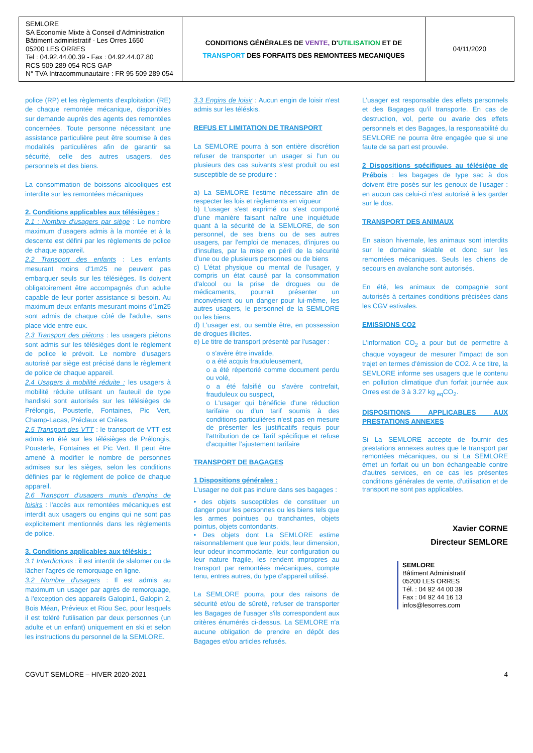| SEMLORE SA Economie Mixte à Conseil d'Administration Bâtiment administratif - Les Orres 1650 05200 LES ORRES Tel : 04.92.44.00.39 - Fax : 04.92.44.07.80 RCS 509 289 054 RCS GAP N° TVA Intracommunautaire : FR 95 509 289 054 | CONDITIONS GÉNÉRALES DE VENTE, D' UTILISATION ET DE TRANSPORT DES FORFAITS DES REMONTEES MECANIQUES | 04/11/2020 |
police (RP) et les règlements d'exploitation (RE) de chaque remontée mécanique, disponibles sur demande auprès des agents des remontées concernées. Toute personne nécessitant une assistance particulière peut être soumise à des modalités particulières afin de garantir sa sécurité, celle des autres usagers, des personnels et des biens.
La consommation de boissons alcooliques est interdite sur les remontées mécaniques
2. Conditions applicables aux télésièges :
2.1 : Nombre d'usagers par siège : Le nombre maximum d'usagers admis à la montée et à la descente est défini par les règlements de police de chaque appareil.
2.2 Transport des enfants : Les enfants mesurant moins d'1m25 ne peuvent pas embarquer seuls sur les télésièges. Ils doivent obligatoirement être accompagnés d'un adulte capable de leur porter assistance si besoin. Au maximum deux enfants mesurant moins d'1m25 sont admis de chaque côté de l'adulte, sans place vide entre eux.
2.3 Transport des piétons : les usagers piétons sont admis sur les télésièges dont le règlement de police le prévoit. Le nombre d'usagers autorisé par siège est précisé dans le règlement de police de chaque appareil.
2.4 Usagers à mobilité réduite : les usagers à mobilité réduite utilisant un fauteuil de type handiski sont autorisés sur les télésièges de Prélongis, Pousterle, Fontaines, Pic Vert, Champ-Lacas, Préclaux et Crêtes.
2.5 Transport des VTT : le transport de VTT est admis en été sur les télésièges de Prélongis, Pousterle, Fontaines et Pic Vert. Il peut être amené à modifier le nombre de personnes admises sur les sièges, selon les conditions définies par le règlement de police de chaque appareil.
2.6 Transport d'usagers munis d'engins de loisirs : l'accès aux remontées mécaniques est interdit aux usagers ou engins qui ne sont pas explicitement mentionnés dans les règlements de police.
3. Conditions applicables aux téléskis :
3.1 Interdictions : il est interdit de slalomer ou de lâcher l'agrès de remorquage en ligne.
3.2 Nombre d'usagers : Il est admis au maximum un usager par agrès de remorquage, à l'exception des appareils Galopin1, Galopin 2, Bois Méan, Prévieux et Riou Sec, pour lesquels il est toléré l'utilisation par deux personnes (un adulte et un enfant) uniquement en ski et selon les instructions du personnel de la SEMLORE.
3.3 Engins de loisir : Aucun engin de loisir n'est admis sur les téléskis.
REFUS ET LIMITATION DE TRANSPORT
La SEMLORE pourra à son entière discrétion refuser de transporter un usager si l'un ou plusieurs des cas suivants s'est produit ou est susceptible de se produire :
a) La SEMLORE l'estime nécessaire afin de respecter les lois et règlements en vigueur
b) L'usager s'est exprimé ou s'est comporté d'une manière faisant naître une inquiétude quant à la sécurité de la SEMLORE, de son personnel, de ses biens ou de ses autres usagers, par l'emploi de menaces, d'injures ou d'insultes, par la mise en péril de la sécurité d'une ou de plusieurs personnes ou de biens
c) L'état physique ou mental de l'usager, y compris un état causé par la consommation d'alcool ou la prise de drogues ou de médicaments, pourrait présenter un inconvénient ou un danger pour lui-même, les autres usagers, le personnel de la SEMLORE ou les biens.
d) L'usager est, ou semble être, en possession de drogues illicites.
e) Le titre de transport présenté par l'usager :
o s'avère être invalide,
o a été acquis frauduleusement,
o a été répertorié comme document perdu ou volé,
o a été falsifié ou s'avère contrefait, frauduleux ou suspect,
o L'usager qui bénéficie d'une réduction tarifaire ou d'un tarif soumis à des conditions particulières n'est pas en mesure de présenter les justificatifs requis pour l'attribution de ce Tarif spécifique et refuse d'acquitter l'ajustement tarifaire
TRANSPORT DE BAGAGES
1 Dispositions générales :
L'usager ne doit pas inclure dans ses bagages :
• des objets susceptibles de constituer un danger pour les personnes ou les biens tels que les armes pointues ou tranchantes, objets pointus, objets contondants.
• Des objets dont La SEMLORE estime raisonnablement que leur poids, leur dimension, leur odeur incommodante, leur configuration ou leur nature fragile, les rendent impropres au transport par remontées mécaniques, compte tenu, entres autres, du type d'appareil utilisé.
La SEMLORE pourra, pour des raisons de sécurité et/ou de sûreté, refuser de transporter les Bagages de l'usager s'ils correspondent aux critères énumérés ci-dessus. La SEMLORE n'a aucune obligation de prendre en dépôt des Bagages et/ou articles refusés.
L'usager est responsable des effets personnels et des Bagages qu'il transporte. En cas de destruction, vol, perte ou avarie des effets personnels et des Bagages, la responsabilité du SEMLORE ne pourra être engagée que si une faute de sa part est prouvée.
2 Dispositions spécifiques au télésiège de Prébois : les bagages de type sac à dos doivent être posés sur les genoux de l'usager : en aucun cas celui-ci n'est autorisé à les garder sur le dos.
TRANSPORT DES ANIMAUX
En saison hivernale, les animaux sont interdits sur le domaine skiable et donc sur les remontées mécaniques. Seuls les chiens de secours en avalanche sont autorisés.
En été, les animaux de compagnie sont autorisés à certaines conditions précisées dans les CGV estivales.
EMISSIONS CO2
L'information CO<sub>2</sub> a pour but de permettre à chaque voyageur de mesurer l'impact de son trajet en termes d'émission de CO2. A ce titre, la SEMLORE informe ses usagers que le contenu en pollution climatique d'un forfait journée aux Orres est de 3 à 3.27 kg <sub>eq</sub>CO<sub>2</sub>.
DISPOSITIONS APPLICABLES AUX PRESTATIONS ANNEXES
Si La SEMLORE accepte de fournir des prestations annexes autres que le transport par remontées mécaniques, ou si La SEMLORE émet un forfait ou un bon échangeable contre d'autres services, en ce cas les présentes conditions générales de vente, d'utilisation et de transport ne sont pas applicables.
Xavier CORNE
Directeur SEMLORE
SEMLORE
Bâtiment Administratif
05200 LES ORRES
Tél. : 04 92 44 00 39
Fax : 04 92 44 16 13
infos@lesorres.com
CGVUT SEMLORE – HIVER 2020-2021 4